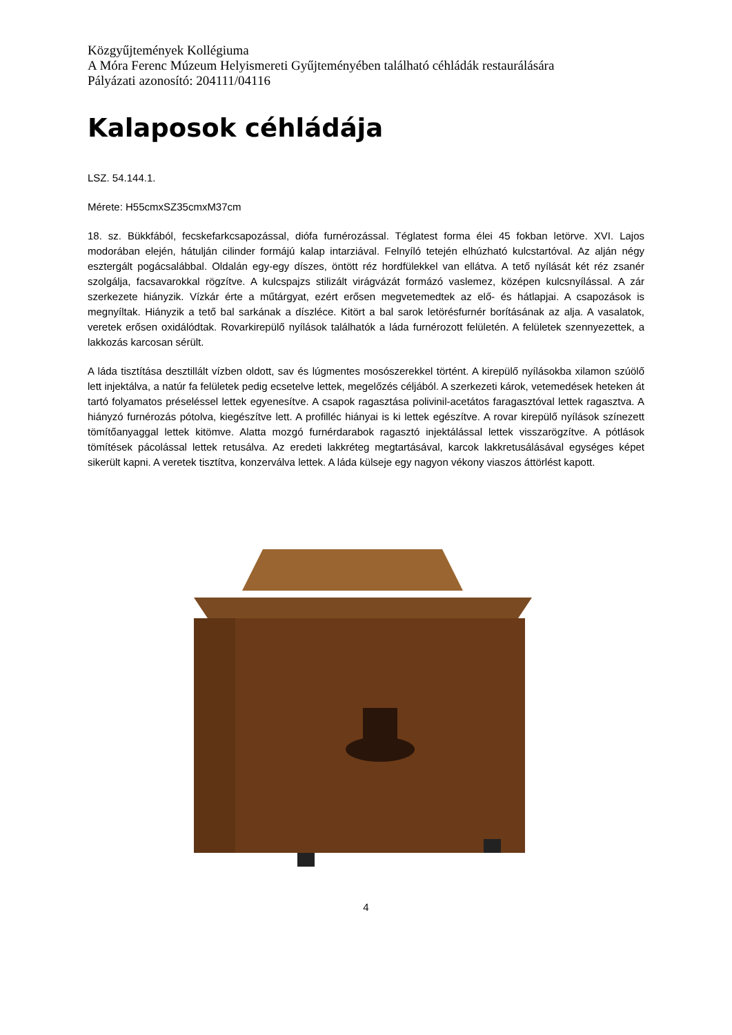Közgyűjtemények Kollégiuma
A Móra Ferenc Múzeum Helyismereti Gyűjteményében található céhládák restaurálására
Pályázati azonosító: 204111/04116
Kalaposok céhládája
LSZ. 54.144.1.
Mérete: H55cmxSZ35cmxM37cm
18. sz. Bükkfából, fecskefarkcsapozással, diófa furnérozással. Téglatest forma élei 45 fokban letörve. XVI. Lajos modorában elején, hátulján cilinder formájú kalap intarziával. Felnyíló tetején elhúzható kulcstartóval. Az alján négy esztergált pogácsalábbal. Oldalán egy-egy díszes, öntött réz hordfülekkel van ellátva. A tető nyílását két réz zsanér szolgálja, facsavarokkal rögzítve. A kulcspajzs stilizált virágvázát formázó vaslemez, középen kulcsnyílással. A zár szerkezete hiányzik. Vízkár érte a műtárgyat, ezért erősen megvetemedtek az elő- és hátlapjai. A csapozások is megnyíltak. Hiányzik a tető bal sarkának a díszléce. Kitört a bal sarok letörésfurnér borításának az alja. A vasalatok, veretek erősen oxidálódtak. Rovarkirepülő nyílások találhatók a láda furnérozott felületén. A felületek szennyezettek, a lakkozás karcosan sérült.
A láda tisztítása desztillált vízben oldott, sav és lúgmentes mosószerekkel történt. A kirepülő nyílásokba xilamon szúölő lett injektálva, a natúr fa felületek pedig ecsetelve lettek, megelőzés céljából. A szerkezeti károk, vetemedések heteken át tartó folyamatos préseléssel lettek egyenesítve. A csapok ragasztása polivinil-acetátos faragasztóval lettek ragasztva. A hiányzó furnérozás pótolva, kiegészítve lett. A profilléc hiányai is ki lettek egészítve. A rovar kirepülő nyílások színezett tömítőanyaggal lettek kitömve. Alatta mozgó furnérdarabok ragasztó injektálással lettek visszarögzítve. A pótlások tömítések pácolással lettek retusálva. Az eredeti lakkréteg megtartásával, karcok lakkretusálásával egységes képet sikerült kapni. A veretek tisztítva, konzerválva lettek. A láda külseje egy nagyon vékony viaszos áttörlést kapott.
4